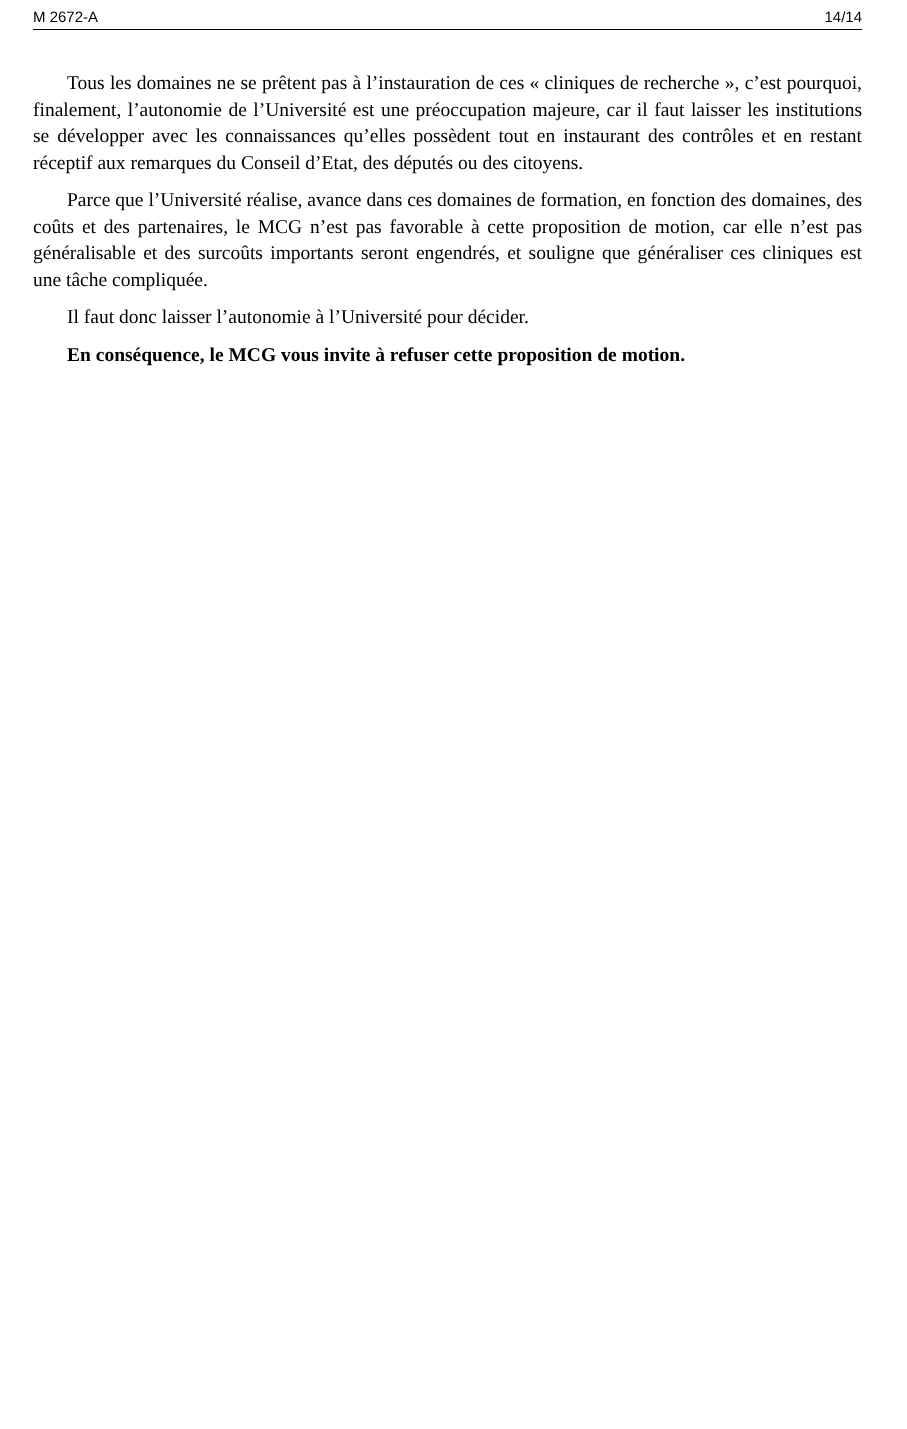M 2672-A 14/14
Tous les domaines ne se prêtent pas à l’instauration de ces « cliniques de recherche », c’est pourquoi, finalement, l’autonomie de l’Université est une préoccupation majeure, car il faut laisser les institutions se développer avec les connaissances qu’elles possèdent tout en instaurant des contrôles et en restant réceptif aux remarques du Conseil d’Etat, des députés ou des citoyens.
Parce que l’Université réalise, avance dans ces domaines de formation, en fonction des domaines, des coûts et des partenaires, le MCG n’est pas favorable à cette proposition de motion, car elle n’est pas généralisable et des surcoûts importants seront engendrés, et souligne que généraliser ces cliniques est une tâche compliquée.
Il faut donc laisser l’autonomie à l’Université pour décider.
En conséquence, le MCG vous invite à refuser cette proposition de motion.